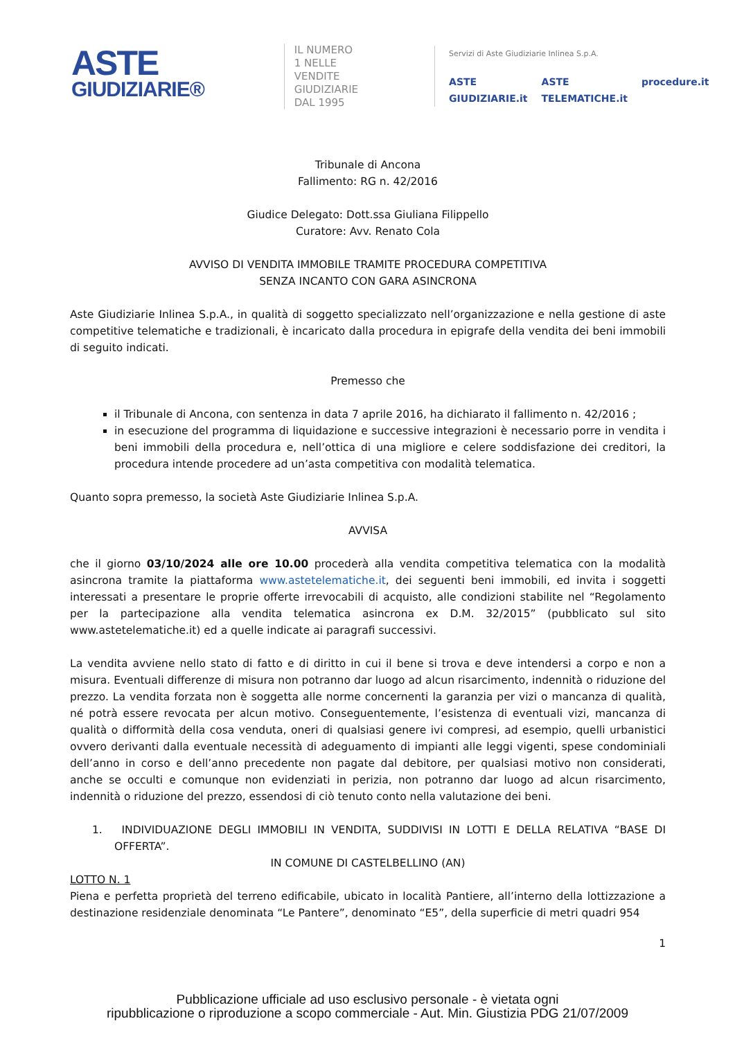ASTE
GIUDIZIARIE®
IL NUMERO 1 NELLE
VENDITE GIUDIZIARIE
DAL 1995
Servizi di Aste Giudiziarie Inlinea S.p.A.
ASTE GIUDIZIARIE.it ASTE TELEMATICHE.it procedure.it
Tribunale di Ancona
Fallimento: RG n. 42/2016
Giudice Delegato: Dott.ssa Giuliana Filippello
Curatore: Avv. Renato Cola
AVVISO DI VENDITA IMMOBILE TRAMITE PROCEDURA COMPETITIVA
SENZA INCANTO CON GARA ASINCRONA
Aste Giudiziarie Inlinea S.p.A., in qualità di soggetto specializzato nell’organizzazione e nella gestione di aste competitive telematiche e tradizionali, è incaricato dalla procedura in epigrafe della vendita dei beni immobili di seguito indicati.
Premesso che
il Tribunale di Ancona, con sentenza in data 7 aprile 2016, ha dichiarato il fallimento n. 42/2016 ;
in esecuzione del programma di liquidazione e successive integrazioni è necessario porre in vendita i beni immobili della procedura e, nell’ottica di una migliore e celere soddisfazione dei creditori, la procedura intende procedere ad un’asta competitiva con modalità telematica.
Quanto sopra premesso, la società Aste Giudiziarie Inlinea S.p.A.
AVVISA
che il giorno 03/10/2024 alle ore 10.00 procederà alla vendita competitiva telematica con la modalità asincrona tramite la piattaforma www.astetelematiche.it, dei seguenti beni immobili, ed invita i soggetti interessati a presentare le proprie offerte irrevocabili di acquisto, alle condizioni stabilite nel “Regolamento per la partecipazione alla vendita telematica asincrona ex D.M. 32/2015” (pubblicato sul sito www.astetelematiche.it) ed a quelle indicate ai paragrafi successivi.
La vendita avviene nello stato di fatto e di diritto in cui il bene si trova e deve intendersi a corpo e non a misura. Eventuali differenze di misura non potranno dar luogo ad alcun risarcimento, indennità o riduzione del prezzo. La vendita forzata non è soggetta alle norme concernenti la garanzia per vizi o mancanza di qualità, né potrà essere revocata per alcun motivo. Conseguentemente, l’esistenza di eventuali vizi, mancanza di qualità o difformità della cosa venduta, oneri di qualsiasi genere ivi compresi, ad esempio, quelli urbanistici ovvero derivanti dalla eventuale necessità di adeguamento di impianti alle leggi vigenti, spese condominiali dell’anno in corso e dell’anno precedente non pagate dal debitore, per qualsiasi motivo non considerati, anche se occulti e comunque non evidenziati in perizia, non potranno dar luogo ad alcun risarcimento, indennità o riduzione del prezzo, essendosi di ciò tenuto conto nella valutazione dei beni.
1. INDIVIDUAZIONE DEGLI IMMOBILI IN VENDITA, SUDDIVISI IN LOTTI E DELLA RELATIVA “BASE DI OFFERTA”.
IN COMUNE DI CASTELBELLINO (AN)
LOTTO N. 1
Piena e perfetta proprietà del terreno edificabile, ubicato in località Pantiere, all’interno della lottizzazione a destinazione residenziale denominata “Le Pantere”, denominato “E5”, della superficie di metri quadri 954
1
Pubblicazione ufficiale ad uso esclusivo personale - è vietata ogni
ripubblicazione o riproduzione a scopo commerciale - Aut. Min. Giustizia PDG 21/07/2009